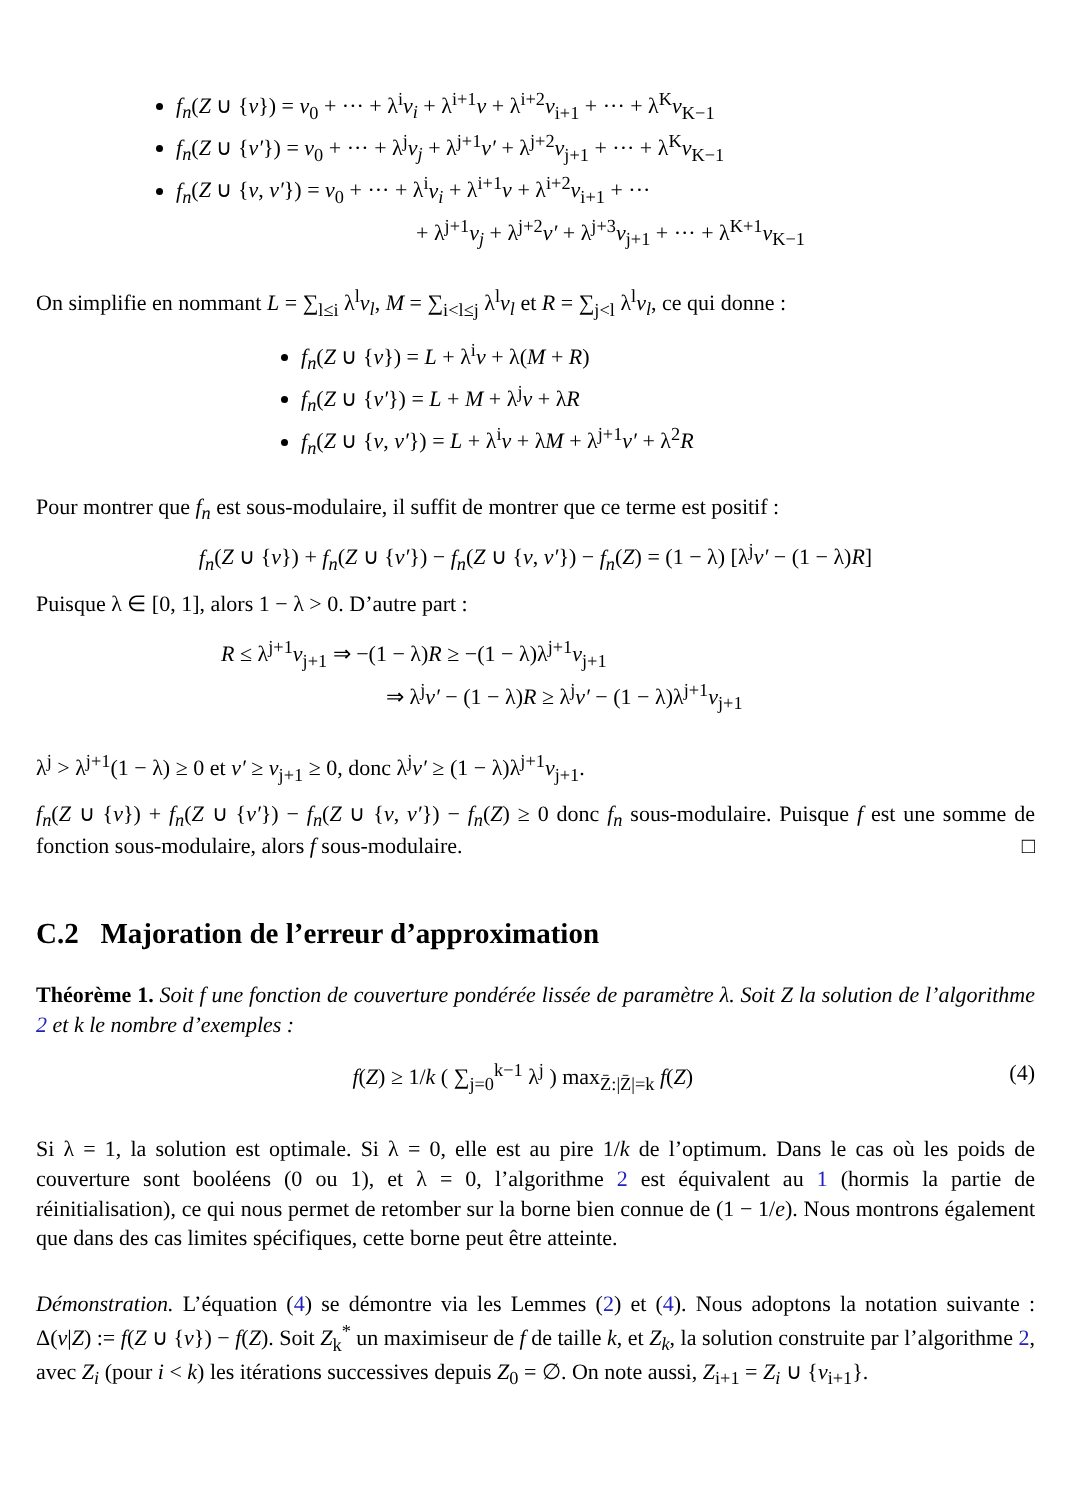f<sub>n</sub>(Z ∪ {v}) = v<sub>0</sub> + ··· + λ<sup>i</sup>v<sub>i</sub> + λ<sup>i+1</sup>v + λ<sup>i+2</sup>v<sub>i+1</sub> + ··· + λ<sup>K</sup>v<sub>K−1</sub>
f<sub>n</sub>(Z ∪ {v′}) = v<sub>0</sub> + ··· + λ<sup>j</sup>v<sub>j</sub> + λ<sup>j+1</sup>v′ + λ<sup>j+2</sup>v<sub>j+1</sub> + ··· + λ<sup>K</sup>v<sub>K−1</sub>
f<sub>n</sub>(Z ∪ {v, v′}) = v<sub>0</sub> + ··· + λ<sup>i</sup>v<sub>i</sub> + λ<sup>i+1</sup>v + λ<sup>i+2</sup>v<sub>i+1</sub> + ···
+ λ<sup>j+1</sup>v<sub>j</sub> + λ<sup>j+2</sup>v′ + λ<sup>j+3</sup>v<sub>j+1</sub> + ··· + λ<sup>K+1</sup>v<sub>K−1</sub>
On simplifie en nommant L = ∑<sub>l≤i</sub> λ<sup>l</sup>v<sub>l</sub>, M = ∑<sub>i<l≤j</sub> λ<sup>l</sup>v<sub>l</sub> et R = ∑<sub>j<l</sub> λ<sup>l</sup>v<sub>l</sub>, ce qui donne :
f<sub>n</sub>(Z ∪ {v}) = L + λ<sup>i</sup>v + λ(M + R)
f<sub>n</sub>(Z ∪ {v′}) = L + M + λ<sup>j</sup>v + λR
f<sub>n</sub>(Z ∪ {v, v′}) = L + λ<sup>i</sup>v + λM + λ<sup>j+1</sup>v′ + λ<sup>2</sup>R
Pour montrer que f<sub>n</sub> est sous-modulaire, il suffit de montrer que ce terme est positif :
f<sub>n</sub>(Z ∪ {v}) + f<sub>n</sub>(Z ∪ {v′}) − f<sub>n</sub>(Z ∪ {v, v′}) − f<sub>n</sub>(Z) = (1 − λ) [λ<sup>j</sup>v′ − (1 − λ)R]
Puisque λ ∈ [0, 1], alors 1 − λ > 0. D’autre part :
R ≤ λ<sup>j+1</sup>v<sub>j+1</sub> ⇒ −(1 − λ)R ≥ −(1 − λ)λ<sup>j+1</sup>v<sub>j+1</sub>
⇒ λ<sup>j</sup>v′ − (1 − λ)R ≥ λ<sup>j</sup>v′ − (1 − λ)λ<sup>j+1</sup>v<sub>j+1</sub>
λ<sup>j</sup> > λ<sup>j+1</sup>(1 − λ) ≥ 0 et v′ ≥ v<sub>j+1</sub> ≥ 0, donc λ<sup>j</sup>v′ ≥ (1 − λ)λ<sup>j+1</sup>v<sub>j+1</sub>.
f<sub>n</sub>(Z ∪ {v}) + f<sub>n</sub>(Z ∪ {v′}) − f<sub>n</sub>(Z ∪ {v, v′}) − f<sub>n</sub>(Z) ≥ 0 donc f<sub>n</sub> sous-modulaire. Puisque f est une somme de fonction sous-modulaire, alors f sous-modulaire. □
C.2 Majoration de l’erreur d’approximation
Théorème 1. Soit f une fonction de couverture pondérée lissée de paramètre λ. Soit Z la solution de l’algorithme 2 et k le nombre d’exemples :
f(Z) ≥ 1/k ( ∑<sub>j=0</sub><sup>k−1</sup> λ<sup>j</sup> ) max<sub>Z̄:|Z̄|=k</sub> f(Z) (4)
Si λ = 1, la solution est optimale. Si λ = 0, elle est au pire 1/k de l’optimum. Dans le cas où les poids de couverture sont booléens (0 ou 1), et λ = 0, l’algorithme 2 est équivalent au 1 (hormis la partie de réinitialisation), ce qui nous permet de retomber sur la borne bien connue de (1 − 1/e). Nous montrons également que dans des cas limites spécifiques, cette borne peut être atteinte.
Démonstration. L’équation (4) se démontre via les Lemmes (2) et (4). Nous adoptons la notation suivante : Δ(v|Z) := f(Z ∪ {v}) − f(Z). Soit Z<sub>k</sub><sup>*</sup> un maximiseur de f de taille k, et Z<sub>k</sub>, la solution construite par l’algorithme 2, avec Z<sub>i</sub> (pour i < k) les itérations successives depuis Z<sub>0</sub> = ∅. On note aussi, Z<sub>i+1</sub> = Z<sub>i</sub> ∪ {v<sub>i+1</sub>}.